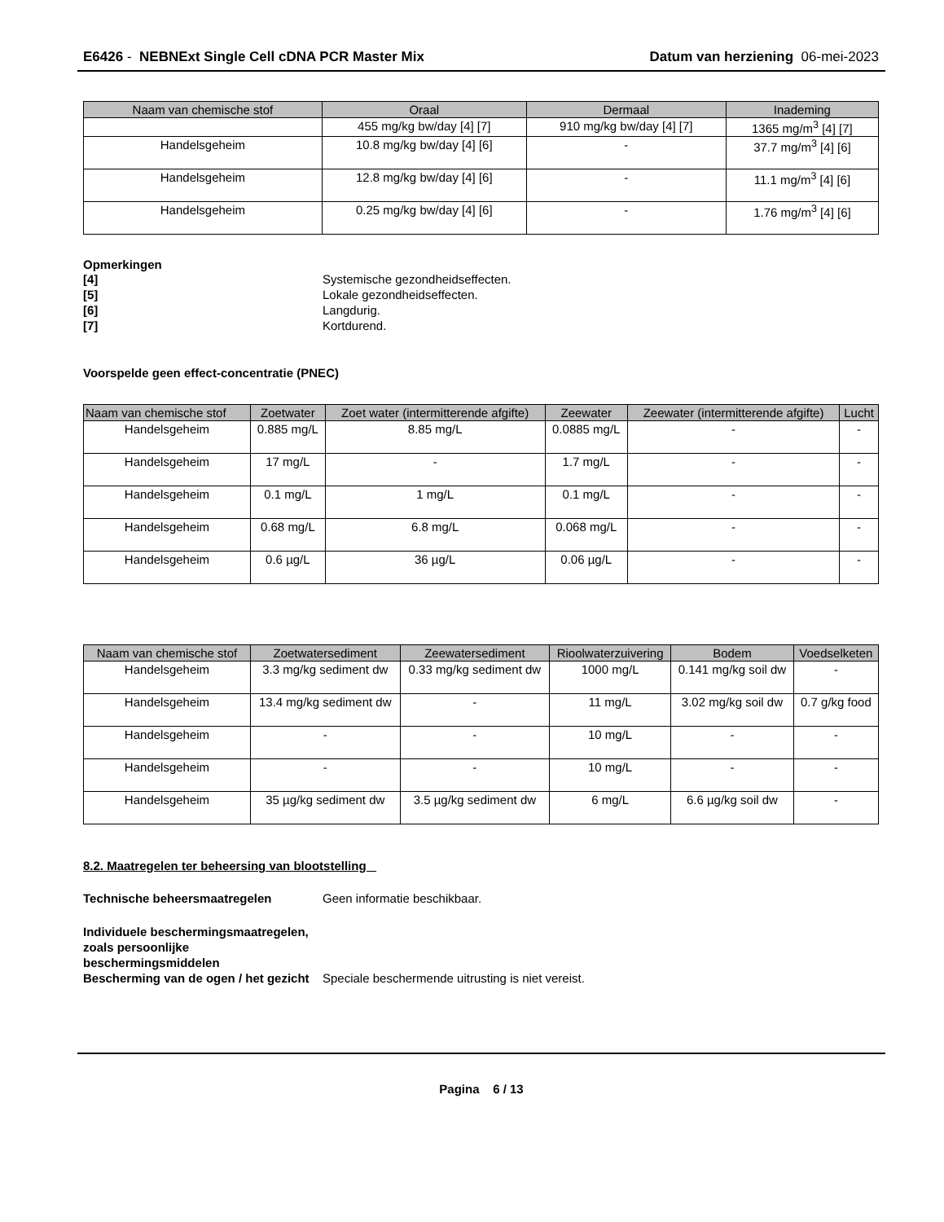E6426 - NEBNExt Single Cell cDNA PCR Master Mix
Datum van herziening 06-mei-2023
| Naam van chemische stof | Oraal | Dermaal | Inademing |
| --- | --- | --- | --- |
| | 455 mg/kg bw/day [4] [7] | 910 mg/kg bw/day [4] [7] | 1365 mg/m<sup>3</sup> [4] [7] |
| Handelsgeheim | 10.8 mg/kg bw/day [4] [6] | - | 37.7 mg/m<sup>3</sup> [4] [6] |
| Handelsgeheim | 12.8 mg/kg bw/day [4] [6] | - | 11.1 mg/m<sup>3</sup> [4] [6] |
| Handelsgeheim | 0.25 mg/kg bw/day [4] [6] | - | 1.76 mg/m<sup>3</sup> [4] [6] |
Opmerkingen
[4] Systemische gezondheidseffecten. [5] Lokale gezondheidseffecten. [6] Langdurig. [7] Kortdurend.
Voorspelde geen effect-concentratie (PNEC)
| Naam van chemische stof | Zoetwater | Zoet water (intermitterende afgifte) | Zeewater | Zeewater (intermitterende afgifte) | Lucht |
| --- | --- | --- | --- | --- | --- |
| Handelsgeheim | 0.885 mg/L | 8.85 mg/L | 0.0885 mg/L | - | - |
| Handelsgeheim | 17 mg/L | - | 1.7 mg/L | - | - |
| Handelsgeheim | 0.1 mg/L | 1 mg/L | 0.1 mg/L | - | - |
| Handelsgeheim | 0.68 mg/L | 6.8 mg/L | 0.068 mg/L | - | - |
| Handelsgeheim | 0.6 µg/L | 36 µg/L | 0.06 µg/L | - | - |
| Naam van chemische stof | Zoetwatersediment | Zeewatersediment | Rioolwaterzuivering | Bodem | Voedselketen |
| --- | --- | --- | --- | --- | --- |
| Handelsgeheim | 3.3 mg/kg sediment dw | 0.33 mg/kg sediment dw | 1000 mg/L | 0.141 mg/kg soil dw | - |
| Handelsgeheim | 13.4 mg/kg sediment dw | - | 11 mg/L | 3.02 mg/kg soil dw | 0.7 g/kg food |
| Handelsgeheim | - | - | 10 mg/L | - | - |
| Handelsgeheim | - | - | 10 mg/L | - | - |
| Handelsgeheim | 35 µg/kg sediment dw | 3.5 µg/kg sediment dw | 6 mg/L | 6.6 µg/kg soil dw | - |
8.2. Maatregelen ter beheersing van blootstelling
Technische beheersmaatregelen Geen informatie beschikbaar.
Individuele beschermingsmaatregelen, zoals persoonlijke beschermingsmiddelen Bescherming van de ogen / het gezicht Speciale beschermende uitrusting is niet vereist.
Pagina 6 / 13